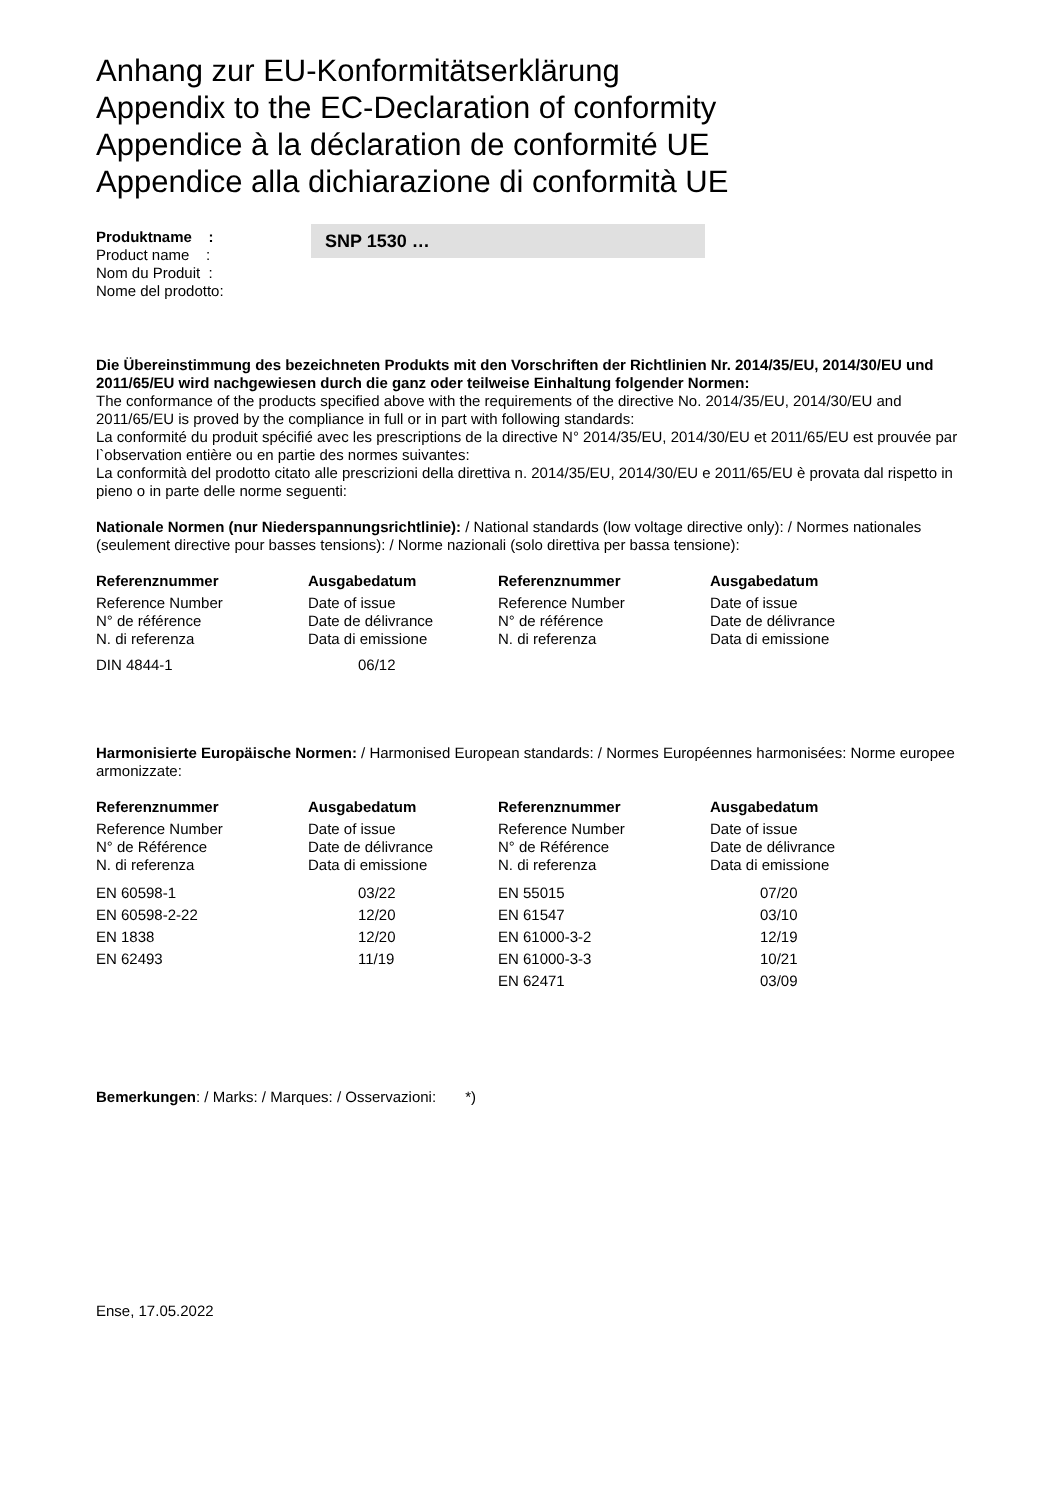Anhang zur EU-Konformitätserklärung
Appendix to the EC-Declaration of conformity
Appendice à la déclaration de conformité UE
Appendice alla dichiarazione di conformità UE
Produktname :
Product name :
Nom du Produit :
Nome del prodotto:
SNP 1530 …
Die Übereinstimmung des bezeichneten Produkts mit den Vorschriften der Richtlinien Nr. 2014/35/EU, 2014/30/EU und 2011/65/EU wird nachgewiesen durch die ganz oder teilweise Einhaltung folgender Normen:
The conformance of the products specified above with the requirements of the directive No. 2014/35/EU, 2014/30/EU and 2011/65/EU is proved by the compliance in full or in part with following standards:
La conformité du produit spécifié avec les prescriptions de la directive N° 2014/35/EU, 2014/30/EU et 2011/65/EU est prouvée par l`observation entière ou en partie des normes suivantes:
La conformità del prodotto citato alle prescrizioni della direttiva n. 2014/35/EU, 2014/30/EU e 2011/65/EU è provata dal rispetto in pieno o in parte delle norme seguenti:
Nationale Normen (nur Niederspannungsrichtlinie): / National standards (low voltage directive only): / Normes nationales (seulement directive pour basses tensions): / Norme nazionali (solo direttiva per bassa tensione):
| Referenznummer | Ausgabedatum | Referenznummer | Ausgabedatum |
| --- | --- | --- | --- |
| Reference Number N° de référence N. di referenza | Date of issue Date de délivrance Data di emissione | Reference Number N° de référence N. di referenza | Date of issue Date de délivrance Data di emissione |
| DIN 4844-1 | 06/12 | | |
Harmonisierte Europäische Normen: / Harmonised European standards: / Normes Européennes harmonisées: Norme europee armonizzate:
| Referenznummer | Ausgabedatum | Referenznummer | Ausgabedatum |
| --- | --- | --- | --- |
| Reference Number N° de Référence N. di referenza | Date of issue Date de délivrance Data di emissione | Reference Number N° de Référence N. di referenza | Date of issue Date de délivrance Data di emissione |
| EN 60598-1 | 03/22 | EN 55015 | 07/20 |
| EN 60598-2-22 | 12/20 | EN 61547 | 03/10 |
| EN 1838 | 12/20 | EN 61000-3-2 | 12/19 |
| EN 62493 | 11/19 | EN 61000-3-3 | 10/21 |
| | | EN 62471 | 03/09 |
Bemerkungen: / Marks: / Marques: / Osservazioni: *)
Ense, 17.05.2022